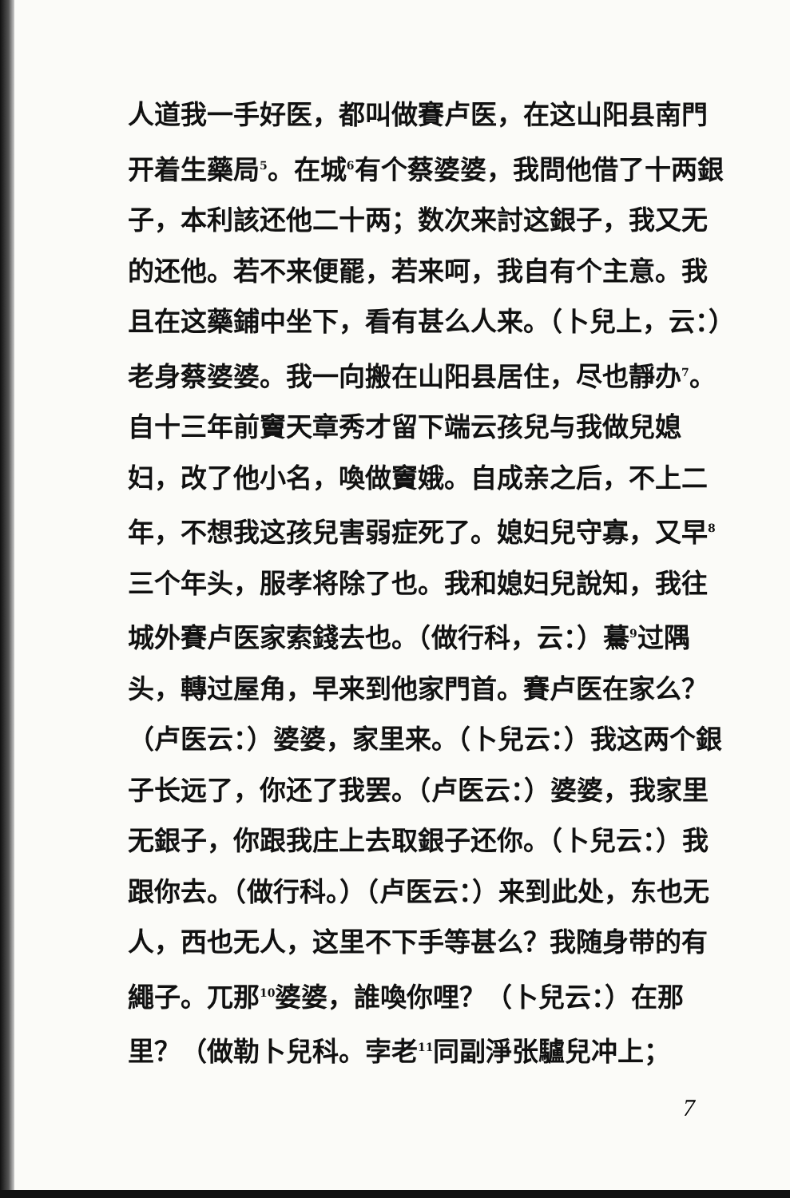人道我一手好医，都叫做賽卢医，在这山阳县南門开着生藥局<sup>5</sup>。在城<sup>6</sup>有个蔡婆婆，我問他借了十两銀子，本利該还他二十两；数次来討这銀子，我又无的还他。若不来便罷，若来呵，我自有个主意。我且在这藥鋪中坐下，看有甚么人来。（卜兒上，云：）老身蔡婆婆。我一向搬在山阳县居住，尽也靜办<sup>7</sup>。自十三年前竇天章秀才留下端云孩兒与我做兒媳妇，改了他小名，喚做竇娥。自成亲之后，不上二年，不想我这孩兒害弱症死了。媳妇兒守寡，又早<sup>8</sup>三个年头，服孝将除了也。我和媳妇兒說知，我往城外賽卢医家索錢去也。（做行科，云：）驀<sup>9</sup>过隅头，轉过屋角，早来到他家門首。賽卢医在家么？（卢医云：）婆婆，家里来。（卜兒云：）我这两个銀子长远了，你还了我罢。（卢医云：）婆婆，我家里无銀子，你跟我庄上去取銀子还你。（卜兒云：）我跟你去。（做行科。）（卢医云：）来到此处，东也无人，西也无人，这里不下手等甚么？我随身带的有繩子。兀那<sup>10</sup>婆婆，誰喚你哩？（卜兒云：）在那里？（做勒卜兒科。孛老<sup>11</sup>同副淨张驢兒冲上；
7